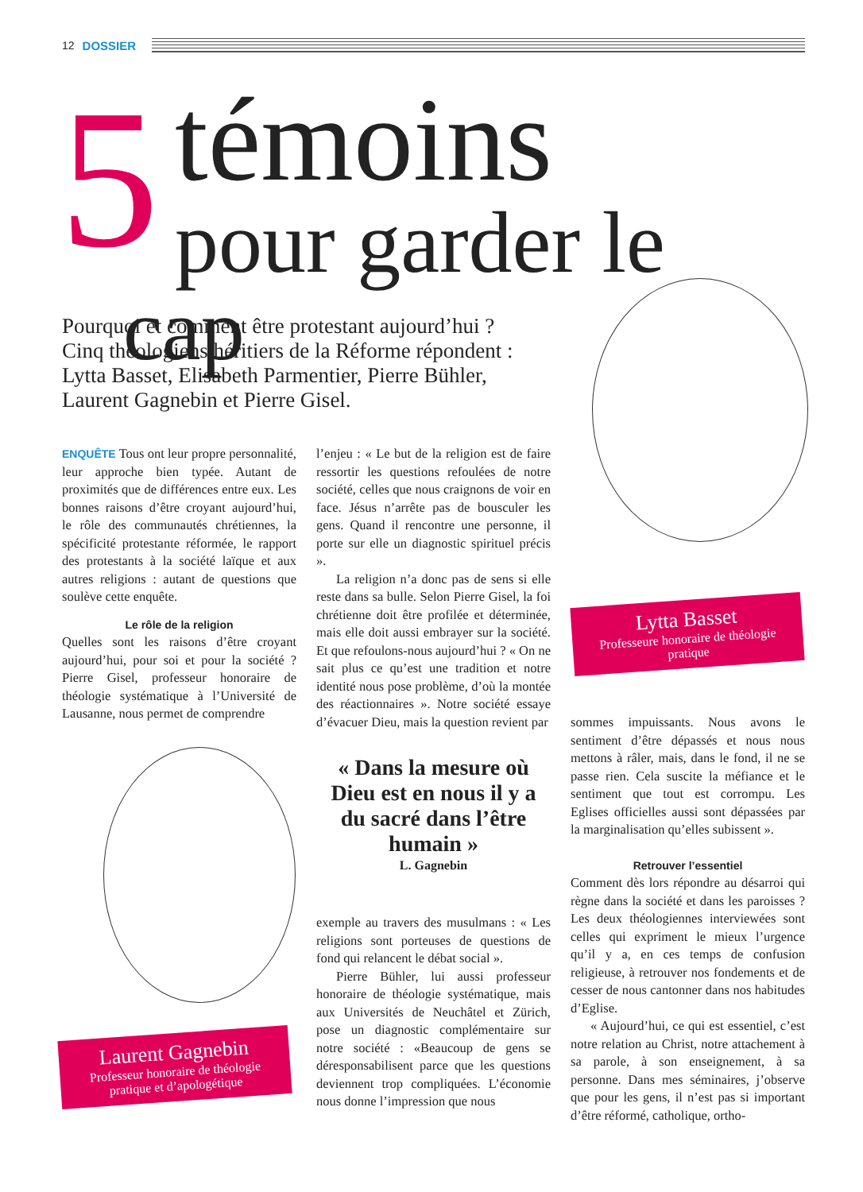12 DOSSIER
5
témoins
pour garder le cap
Pourquoi et comment être protestant aujourd’hui ? Cinq théologiens héritiers de la Réforme répondent : Lytta Basset, Elisabeth Parmentier, Pierre Bühler, Laurent Gagnebin et Pierre Gisel.
Lytta Basset
Professeure honoraire de théologie pratique
Laurent Gagnebin
Professeur honoraire de théologie pratique et d’apologétique
ENQUÊTE Tous ont leur propre personnalité, leur approche bien typée. Autant de proximités que de différences entre eux. Les bonnes raisons d’être croyant aujourd’hui, le rôle des communautés chrétiennes, la spécificité protestante réformée, le rapport des protestants à la société laïque et aux autres religions : autant de questions que soulève cette enquête.
Le rôle de la religion
Quelles sont les raisons d’être croyant aujourd’hui, pour soi et pour la société ? Pierre Gisel, professeur honoraire de théologie systématique à l’Université de Lausanne, nous permet de comprendre
l’enjeu : « Le but de la religion est de faire ressortir les questions refoulées de notre société, celles que nous craignons de voir en face. Jésus n’arrête pas de bousculer les gens. Quand il rencontre une personne, il porte sur elle un diagnostic spirituel précis ».
La religion n’a donc pas de sens si elle reste dans sa bulle. Selon Pierre Gisel, la foi chrétienne doit être profilée et déterminée, mais elle doit aussi embrayer sur la société. Et que refoulons-nous aujourd’hui ? « On ne sait plus ce qu’est une tradition et notre identité nous pose problème, d’où la montée des réactionnaires ». Notre société essaye d’évacuer Dieu, mais la question revient par
« Dans la mesure où Dieu est en nous il y a du sacré dans l’être humain »
L. Gagnebin
exemple au travers des musulmans : « Les religions sont porteuses de questions de fond qui relancent le débat social ».
Pierre Bühler, lui aussi professeur honoraire de théologie systématique, mais aux Universités de Neuchâtel et Zürich, pose un diagnostic complémentaire sur notre société : «Beaucoup de gens se déresponsabilisent parce que les questions deviennent trop compliquées. L’économie nous donne l’impression que nous
sommes impuissants. Nous avons le sentiment d’être dépassés et nous nous mettons à râler, mais, dans le fond, il ne se passe rien. Cela suscite la méfiance et le sentiment que tout est corrompu. Les Eglises officielles aussi sont dépassées par la marginalisation qu’elles subissent ».
Retrouver l’essentiel
Comment dès lors répondre au désarroi qui règne dans la société et dans les paroisses ? Les deux théologiennes interviewées sont celles qui expriment le mieux l’urgence qu’il y a, en ces temps de confusion religieuse, à retrouver nos fondements et de cesser de nous cantonner dans nos habitudes d’Eglise.
« Aujourd’hui, ce qui est essentiel, c’est notre relation au Christ, notre attachement à sa parole, à son enseignement, à sa personne. Dans mes séminaires, j’observe que pour les gens, il n’est pas si important d’être réformé, catholique, ortho-